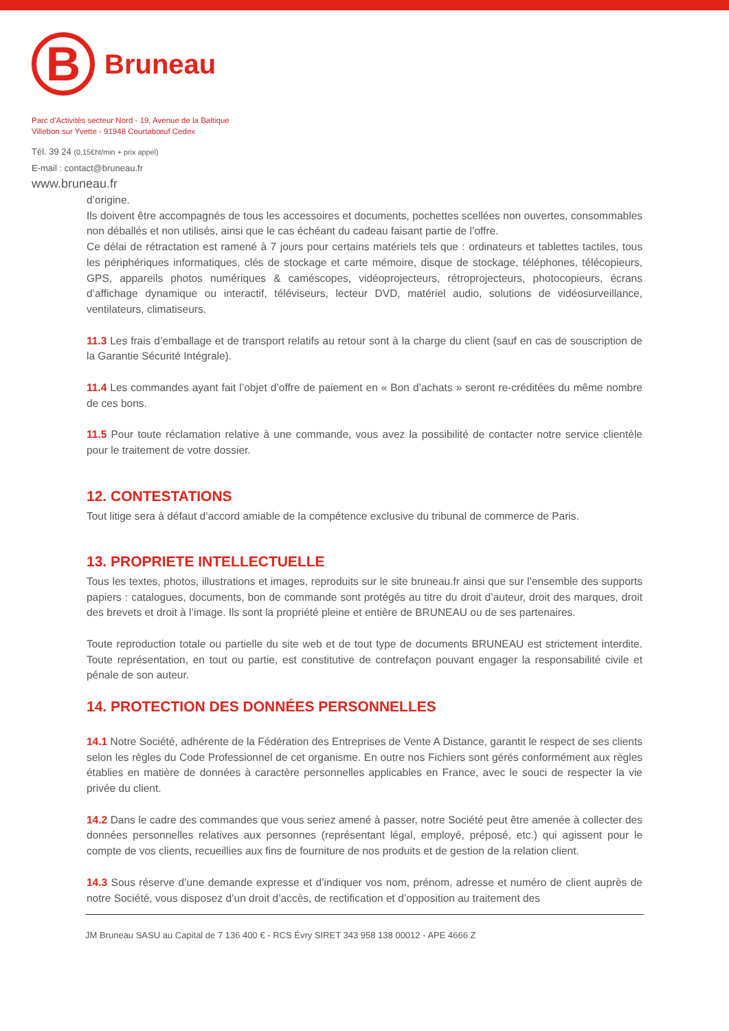B
Bruneau
Parc d'Activités secteur Nord - 19, Avenue de la Baltique
Villebon sur Yvette - 91948 Courtabœuf Cedex
Tél. 39 24 (0,15€ht/min + prix appel)
E-mail : contact@bruneau.fr
www.bruneau.fr
d’origine.
Ils doivent être accompagnés de tous les accessoires et documents, pochettes scellées non ouvertes, consommables non déballés et non utilisés, ainsi que le cas échéant du cadeau faisant partie de l’offre.
Ce délai de rétractation est ramené à 7 jours pour certains matériels tels que : ordinateurs et tablettes tactiles, tous les périphériques informatiques, clés de stockage et carte mémoire, disque de stockage, téléphones, télécopieurs, GPS, appareils photos numériques & caméscopes, vidéoprojecteurs, rétroprojecteurs, photocopieurs, écrans d’affichage dynamique ou interactif, téléviseurs, lecteur DVD, matériel audio, solutions de vidéosurveillance, ventilateurs, climatiseurs.
11.3 Les frais d’emballage et de transport relatifs au retour sont à la charge du client (sauf en cas de souscription de la Garantie Sécurité Intégrale).
11.4 Les commandes ayant fait l’objet d’offre de paiement en « Bon d’achats » seront re-créditées du même nombre de ces bons.
11.5 Pour toute réclamation relative à une commande, vous avez la possibilité de contacter notre service clientèle pour le traitement de votre dossier.
12. CONTESTATIONS
Tout litige sera à défaut d’accord amiable de la compétence exclusive du tribunal de commerce de Paris.
13. PROPRIETE INTELLECTUELLE
Tous les textes, photos, illustrations et images, reproduits sur le site bruneau.fr ainsi que sur l’ensemble des supports papiers : catalogues, documents, bon de commande sont protégés au titre du droit d’auteur, droit des marques, droit des brevets et droit à l’image. Ils sont la propriété pleine et entière de BRUNEAU ou de ses partenaires.
Toute reproduction totale ou partielle du site web et de tout type de documents BRUNEAU est strictement interdite. Toute représentation, en tout ou partie, est constitutive de contrefaçon pouvant engager la responsabilité civile et pénale de son auteur.
14. PROTECTION DES DONNÉES PERSONNELLES
14.1 Notre Société, adhérente de la Fédération des Entreprises de Vente A Distance, garantit le respect de ses clients selon les règles du Code Professionnel de cet organisme. En outre nos Fichiers sont gérés conformément aux règles établies en matière de données à caractère personnelles applicables en France, avec le souci de respecter la vie privée du client.
14.2 Dans le cadre des commandes que vous seriez amené à passer, notre Société peut être amenée à collecter des données personnelles relatives aux personnes (représentant légal, employé, préposé, etc.) qui agissent pour le compte de vos clients, recueillies aux fins de fourniture de nos produits et de gestion de la relation client.
14.3 Sous réserve d’une demande expresse et d’indiquer vos nom, prénom, adresse et numéro de client auprès de notre Société, vous disposez d’un droit d’accès, de rectification et d’opposition au traitement des
JM Bruneau SASU au Capital de 7 136 400 € - RCS Évry SIRET 343 958 138 00012 - APE 4666 Z